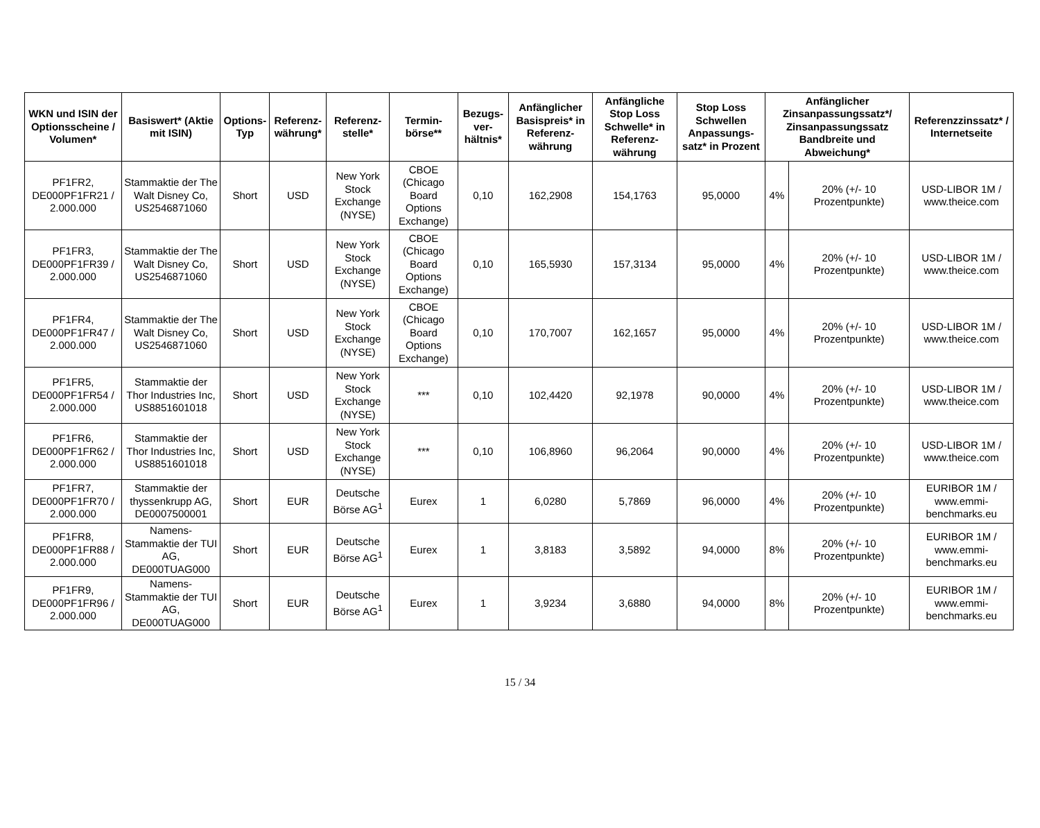| WKN und ISIN der Optionsscheine / Volumen* | Basiswert* (Aktie mit ISIN) | Options-Typ | Referenz-währung* | Referenz-stelle* | Termin-börse** | Bezugs-ver-hältnis* | Anfänglicher Basispreis* in Referenz-währung | Anfängliche Stop Loss Schwelle* in Referenz-währung | Stop Loss Schwellen Anpassungs-satz* in Prozent | Anfänglicher Zinsanpassungssatz*/ Zinsanpassungssatz Bandbreite und Abweichung* | | Referenzzinssatz* / Internetseite |
| --- | --- | --- | --- | --- | --- | --- | --- | --- | --- | --- | --- | --- |
| PF1FR2, DE000PF1FR21 / 2.000.000 | Stammaktie der The Walt Disney Co, US2546871060 | Short | USD | New York Stock Exchange (NYSE) | CBOE (Chicago Board Options Exchange) | 0,10 | 162,2908 | 154,1763 | 95,0000 | 4% | 20% (+/- 10 Prozentpunkte) | USD-LIBOR 1M / www.theice.com |
| PF1FR3, DE000PF1FR39 / 2.000.000 | Stammaktie der The Walt Disney Co, US2546871060 | Short | USD | New York Stock Exchange (NYSE) | CBOE (Chicago Board Options Exchange) | 0,10 | 165,5930 | 157,3134 | 95,0000 | 4% | 20% (+/- 10 Prozentpunkte) | USD-LIBOR 1M / www.theice.com |
| PF1FR4, DE000PF1FR47 / 2.000.000 | Stammaktie der The Walt Disney Co, US2546871060 | Short | USD | New York Stock Exchange (NYSE) | CBOE (Chicago Board Options Exchange) | 0,10 | 170,7007 | 162,1657 | 95,0000 | 4% | 20% (+/- 10 Prozentpunkte) | USD-LIBOR 1M / www.theice.com |
| PF1FR5, DE000PF1FR54 / 2.000.000 | Stammaktie der Thor Industries Inc, US8851601018 | Short | USD | New York Stock Exchange (NYSE) | *** | 0,10 | 102,4420 | 92,1978 | 90,0000 | 4% | 20% (+/- 10 Prozentpunkte) | USD-LIBOR 1M / www.theice.com |
| PF1FR6, DE000PF1FR62 / 2.000.000 | Stammaktie der Thor Industries Inc, US8851601018 | Short | USD | New York Stock Exchange (NYSE) | *** | 0,10 | 106,8960 | 96,2064 | 90,0000 | 4% | 20% (+/- 10 Prozentpunkte) | USD-LIBOR 1M / www.theice.com |
| PF1FR7, DE000PF1FR70 / 2.000.000 | Stammaktie der thyssenkrupp AG, DE0007500001 | Short | EUR | Deutsche Börse AG<sup>1</sup> | Eurex | 1 | 6,0280 | 5,7869 | 96,0000 | 4% | 20% (+/- 10 Prozentpunkte) | EURIBOR 1M / www.emmi-benchmarks.eu |
| PF1FR8, DE000PF1FR88 / 2.000.000 | Namens-Stammaktie der TUI AG, DE000TUAG000 | Short | EUR | Deutsche Börse AG<sup>1</sup> | Eurex | 1 | 3,8183 | 3,5892 | 94,0000 | 8% | 20% (+/- 10 Prozentpunkte) | EURIBOR 1M / www.emmi-benchmarks.eu |
| PF1FR9, DE000PF1FR96 / 2.000.000 | Namens-Stammaktie der TUI AG, DE000TUAG000 | Short | EUR | Deutsche Börse AG<sup>1</sup> | Eurex | 1 | 3,9234 | 3,6880 | 94,0000 | 8% | 20% (+/- 10 Prozentpunkte) | EURIBOR 1M / www.emmi-benchmarks.eu |
15 / 34